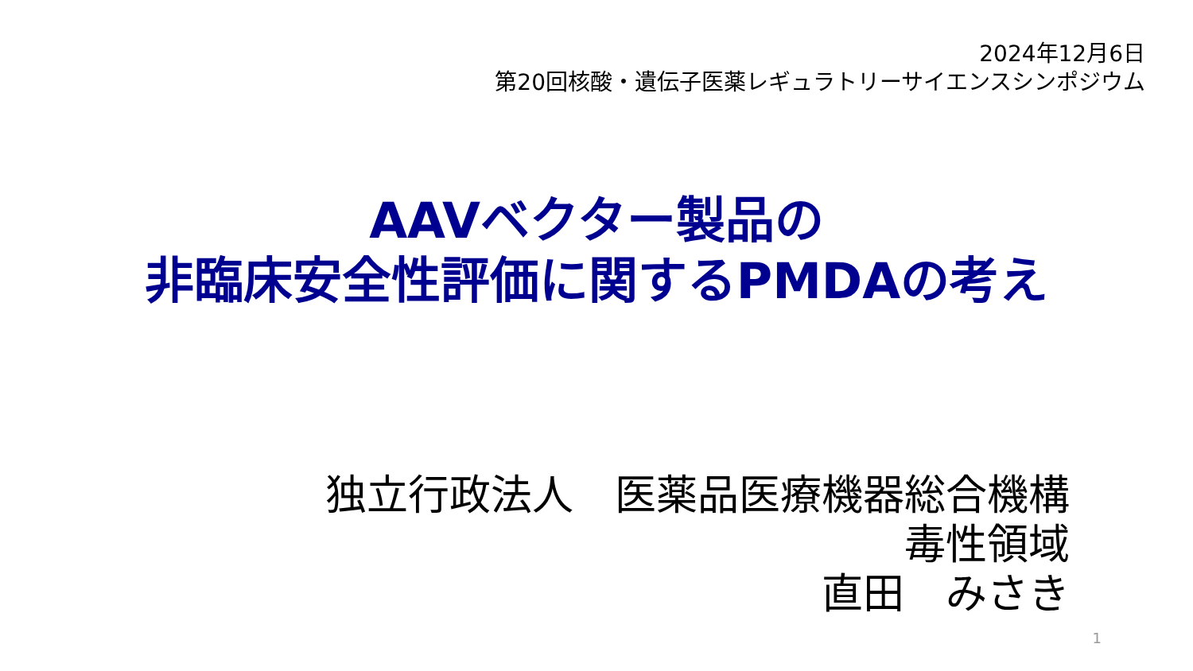2024年12月6日
第20回核酸・遺伝子医薬レギュラトリーサイエンスシンポジウム
AAVベクター製品の
非臨床安全性評価に関するPMDAの考え
独立行政法人　医薬品医療機器総合機構
毒性領域
直田　みさき
1